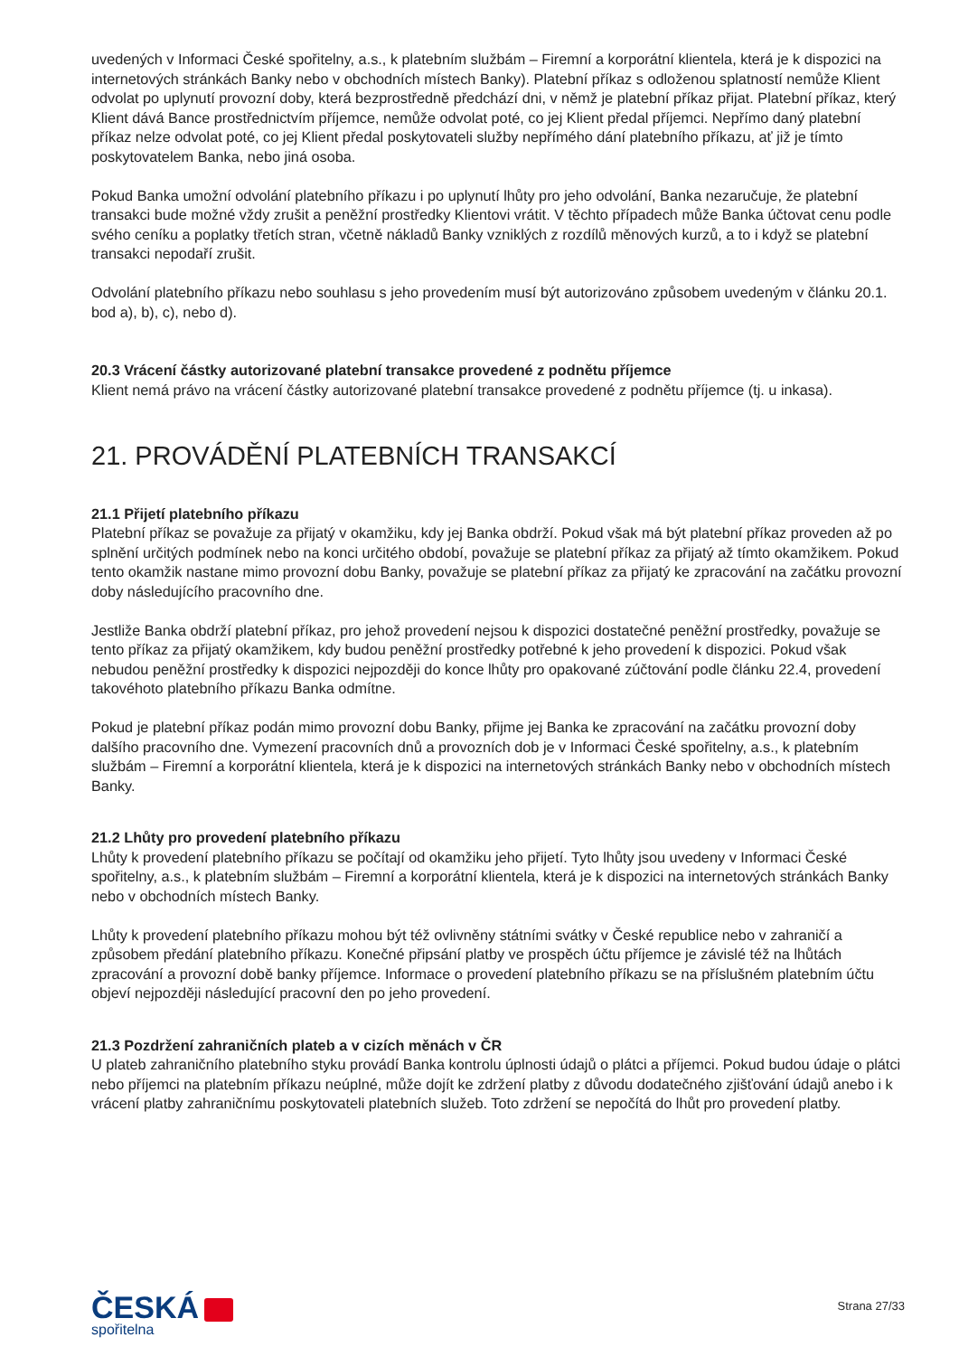uvedených v Informaci České spořitelny, a.s., k platebním službám – Firemní a korporátní klientela, která je k dispozici na internetových stránkách Banky nebo v obchodních místech Banky). Platební příkaz s odloženou splatností nemůže Klient odvolat po uplynutí provozní doby, která bezprostředně předchází dni, v němž je platební příkaz přijat. Platební příkaz, který Klient dává Bance prostřednictvím příjemce, nemůže odvolat poté, co jej Klient předal příjemci. Nepřímo daný platební příkaz nelze odvolat poté, co jej Klient předal poskytovateli služby nepřímého dání platebního příkazu, ať již je tímto poskytovatelem Banka, nebo jiná osoba.
Pokud Banka umožní odvolání platebního příkazu i po uplynutí lhůty pro jeho odvolání, Banka nezaručuje, že platební transakci bude možné vždy zrušit a peněžní prostředky Klientovi vrátit. V těchto případech může Banka účtovat cenu podle svého ceníku a poplatky třetích stran, včetně nákladů Banky vzniklých z rozdílů měnových kurzů, a to i když se platební transakci nepodaří zrušit.
Odvolání platebního příkazu nebo souhlasu s jeho provedením musí být autorizováno způsobem uvedeným v článku 20.1. bod a), b), c), nebo d).
20.3 Vrácení částky autorizované platební transakce provedené z podnětu příjemce
Klient nemá právo na vrácení částky autorizované platební transakce provedené z podnětu příjemce (tj. u inkasa).
21. PROVÁDĚNÍ PLATEBNÍCH TRANSAKCÍ
21.1 Přijetí platebního příkazu
Platební příkaz se považuje za přijatý v okamžiku, kdy jej Banka obdrží. Pokud však má být platební příkaz proveden až po splnění určitých podmínek nebo na konci určitého období, považuje se platební příkaz za přijatý až tímto okamžikem. Pokud tento okamžik nastane mimo provozní dobu Banky, považuje se platební příkaz za přijatý ke zpracování na začátku provozní doby následujícího pracovního dne.
Jestliže Banka obdrží platební příkaz, pro jehož provedení nejsou k dispozici dostatečné peněžní prostředky, považuje se tento příkaz za přijatý okamžikem, kdy budou peněžní prostředky potřebné k jeho provedení k dispozici. Pokud však nebudou peněžní prostředky k dispozici nejpozději do konce lhůty pro opakované zúčtování podle článku 22.4, provedení takovéhoto platebního příkazu Banka odmítne.
Pokud je platební příkaz podán mimo provozní dobu Banky, přijme jej Banka ke zpracování na začátku provozní doby dalšího pracovního dne. Vymezení pracovních dnů a provozních dob je v Informaci České spořitelny, a.s., k platebním službám – Firemní a korporátní klientela, která je k dispozici na internetových stránkách Banky nebo v obchodních místech Banky.
21.2 Lhůty pro provedení platebního příkazu
Lhůty k provedení platebního příkazu se počítají od okamžiku jeho přijetí. Tyto lhůty jsou uvedeny v Informaci České spořitelny, a.s., k platebním službám – Firemní a korporátní klientela, která je k dispozici na internetových stránkách Banky nebo v obchodních místech Banky.
Lhůty k provedení platebního příkazu mohou být též ovlivněny státními svátky v České republice nebo v zahraničí a způsobem předání platebního příkazu. Konečné připsání platby ve prospěch účtu příjemce je závislé též na lhůtách zpracování a provozní době banky příjemce. Informace o provedení platebního příkazu se na příslušném platebním účtu objeví nejpozději následující pracovní den po jeho provedení.
21.3 Pozdržení zahraničních plateb a v cizích měnách v ČR
U plateb zahraničního platebního styku provádí Banka kontrolu úplnosti údajů o plátci a příjemci. Pokud budou údaje o plátci nebo příjemci na platebním příkazu neúplné, může dojít ke zdržení platby z důvodu dodatečného zjišťování údajů anebo i k vrácení platby zahraničnímu poskytovateli platebních služeb. Toto zdržení se nepočítá do lhůt pro provedení platby.
ČESKÁ
spořitelna
Strana 27/33